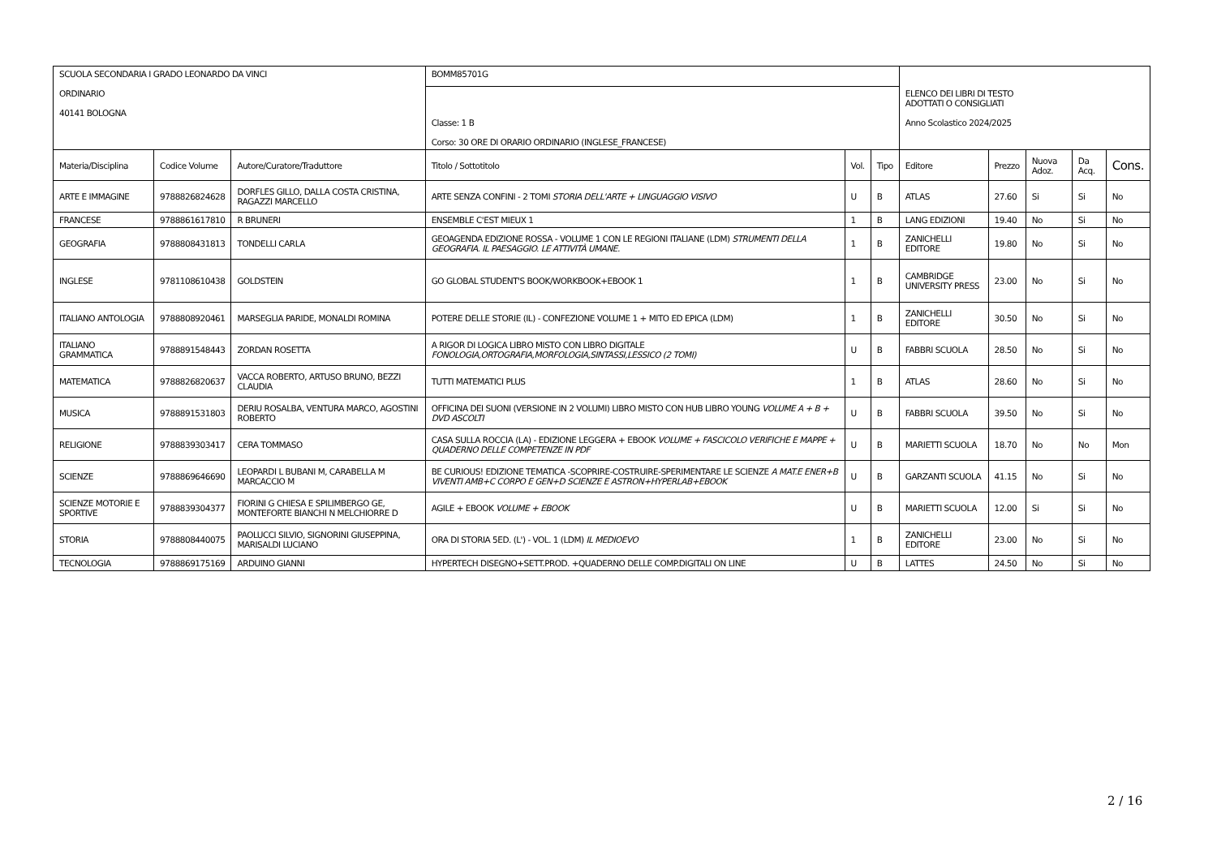| SCUOLA SECONDARIA I GRADO LEONARDO DA VINCI ORDINARIO 40141 BOLOGNA | | | BOMM85701G | | | ELENCO DEI LIBRI DI TESTO ADOTTATI O CONSIGLIATI Anno Scolastico 2024/2025 | | | | |
| | | | Classe: 1 B Corso: 30 ORE DI ORARIO ORDINARIO (INGLESE_FRANCESE) | | | | | | | |
| Materia/Disciplina | Codice Volume | Autore/Curatore/Traduttore | Titolo / Sottotitolo | Vol. | Tipo | Editore | Prezzo | Nuova Adoz. | Da Acq. | Cons. |
| ARTE E IMMAGINE | 9788826824628 | DORFLES GILLO, DALLA COSTA CRISTINA, RAGAZZI MARCELLO | ARTE SENZA CONFINI - 2 TOMI STORIA DELL'ARTE + LINGUAGGIO VISIVO | U | B | ATLAS | 27.60 | Si | Si | No |
| FRANCESE | 9788861617810 | R BRUNERI | ENSEMBLE C'EST MIEUX 1 | 1 | B | LANG EDIZIONI | 19.40 | No | Si | No |
| GEOGRAFIA | 9788808431813 | TONDELLI CARLA | GEOAGENDA EDIZIONE ROSSA - VOLUME 1 CON LE REGIONI ITALIANE (LDM) STRUMENTI DELLA GEOGRAFIA. IL PAESAGGIO. LE ATTIVITÀ UMANE. | 1 | B | ZANICHELLI EDITORE | 19.80 | No | Si | No |
| INGLESE | 9781108610438 | GOLDSTEIN | GO GLOBAL STUDENT'S BOOK/WORKBOOK+EBOOK 1 | 1 | B | CAMBRIDGE UNIVERSITY PRESS | 23.00 | No | Si | No |
| ITALIANO ANTOLOGIA | 9788808920461 | MARSEGLIA PARIDE, MONALDI ROMINA | POTERE DELLE STORIE (IL) - CONFEZIONE VOLUME 1 + MITO ED EPICA (LDM) | 1 | B | ZANICHELLI EDITORE | 30.50 | No | Si | No |
| ITALIANO GRAMMATICA | 9788891548443 | ZORDAN ROSETTA | A RIGOR DI LOGICA LIBRO MISTO CON LIBRO DIGITALE FONOLOGIA,ORTOGRAFIA,MORFOLOGIA,SINTASSI,LESSICO (2 TOMI) | U | B | FABBRI SCUOLA | 28.50 | No | Si | No |
| MATEMATICA | 9788826820637 | VACCA ROBERTO, ARTUSO BRUNO, BEZZI CLAUDIA | TUTTI MATEMATICI PLUS | 1 | B | ATLAS | 28.60 | No | Si | No |
| MUSICA | 9788891531803 | DERIU ROSALBA, VENTURA MARCO, AGOSTINI ROBERTO | OFFICINA DEI SUONI (VERSIONE IN 2 VOLUMI) LIBRO MISTO CON HUB LIBRO YOUNG VOLUME A + B + DVD ASCOLTI | U | B | FABBRI SCUOLA | 39.50 | No | Si | No |
| RELIGIONE | 9788839303417 | CERA TOMMASO | CASA SULLA ROCCIA (LA) - EDIZIONE LEGGERA + EBOOK VOLUME + FASCICOLO VERIFICHE E MAPPE + QUADERNO DELLE COMPETENZE IN PDF | U | B | MARIETTI SCUOLA | 18.70 | No | No | Mon |
| SCIENZE | 9788869646690 | LEOPARDI L BUBANI M, CARABELLA M MARCACCIO M | BE CURIOUS! EDIZIONE TEMATICA -SCOPRIRE-COSTRUIRE-SPERIMENTARE LE SCIENZE A MAT.E ENER+B VIVENTI AMB+C CORPO E GEN+D SCIENZE E ASTRON+HYPERLAB+EBOOK | U | B | GARZANTI SCUOLA | 41.15 | No | Si | No |
| SCIENZE MOTORIE E SPORTIVE | 9788839304377 | FIORINI G CHIESA E SPILIMBERGO GE, MONTEFORTE BIANCHI N MELCHIORRE D | AGILE + EBOOK VOLUME + EBOOK | U | B | MARIETTI SCUOLA | 12.00 | Si | Si | No |
| STORIA | 9788808440075 | PAOLUCCI SILVIO, SIGNORINI GIUSEPPINA, MARISALDI LUCIANO | ORA DI STORIA 5ED. (L') - VOL. 1 (LDM) IL MEDIOEVO | 1 | B | ZANICHELLI EDITORE | 23.00 | No | Si | No |
| TECNOLOGIA | 9788869175169 | ARDUINO GIANNI | HYPERTECH DISEGNO+SETT.PROD. +QUADERNO DELLE COMP.DIGITALI ON LINE | U | B | LATTES | 24.50 | No | Si | No |
2 / 16